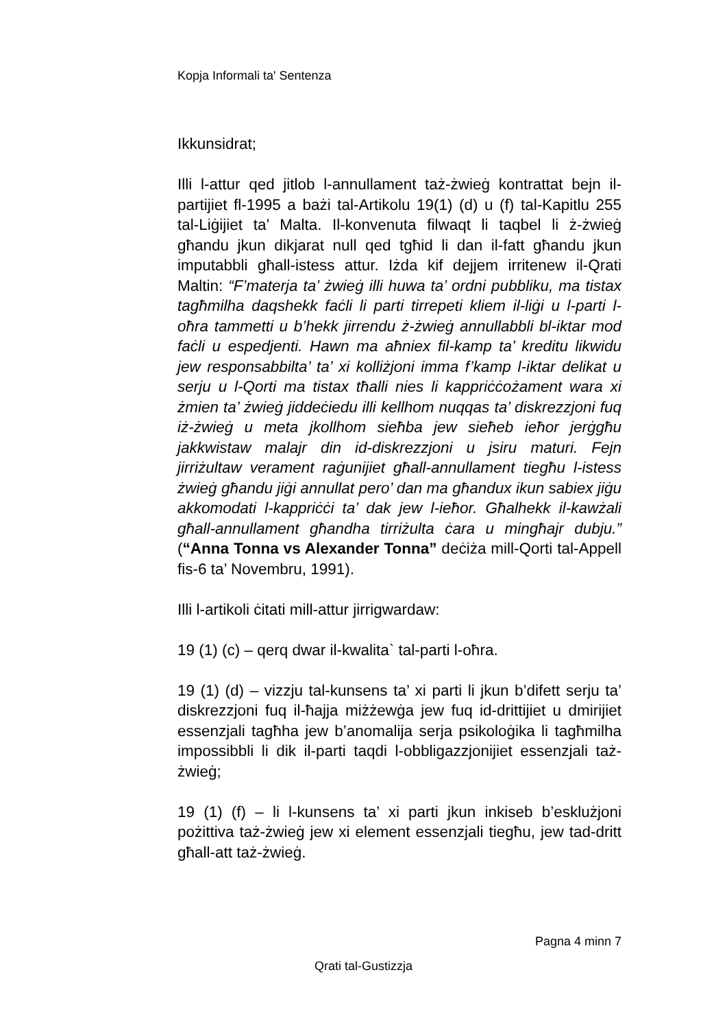Kopja Informali ta' Sentenza
Ikkunsidrat;
Illi l-attur qed jitlob l-annullament taż-żwieġ kontrattat bejn il-partijiet fl-1995 a bażi tal-Artikolu 19(1) (d) u (f) tal-Kapitlu 255 tal-Liġijiet ta’ Malta. Il-konvenuta filwaqt li taqbel li ż-żwieġ għandu jkun dikjarat null qed tgħid li dan il-fatt għandu jkun imputabbli għall-istess attur. Iżda kif dejjem irritenew il-Qrati Maltin: “F’materja ta’ żwieġ illi huwa ta’ ordni pubbliku, ma tistax tagħmilha daqshekk faċli li parti tirrepeti kliem il-liġi u l-parti l-oħra tammetti u b’hekk jirrendu ż-żwieġ annullabbli bl-iktar mod faċli u espedjenti. Hawn ma aħniex fil-kamp ta’ kreditu likwidu jew responsabbilta’ ta’ xi kolliżjoni imma f’kamp l-iktar delikat u serju u l-Qorti ma tistax tħalli nies li kappriċċożament wara xi żmien ta’ żwieġ jiddeċiedu illi kellhom nuqqas ta’ diskrezzjoni fuq iż-żwieġ u meta jkollhom sieħba jew sieħeb ieħor jerġgħu jakkwistaw malajr din id-diskrezzjoni u jsiru maturi. Fejn jirriżultaw verament raġunijiet għall-annullament tiegħu l-istess żwieġ għandu jiġi annullat pero’ dan ma għandux ikun sabiex jiġu akkomodati l-kappriċċi ta’ dak jew l-ieħor. Għalhekk il-kawżali għall-annullament għandha tirriżulta ċara u mingħajr dubju.” (“Anna Tonna vs Alexander Tonna” deċiża mill-Qorti tal-Appell fis-6 ta’ Novembru, 1991).
Illi l-artikoli ċitati mill-attur jirrigwardaw:
19 (1) (c) – qerq dwar il-kwalita` tal-parti l-oħra.
19 (1) (d) – vizzju tal-kunsens ta’ xi parti li jkun b’difett serju ta’ diskrezzjoni fuq il-ħajja miżżewġa jew fuq id-drittijiet u dmirijiet essenzjali tagħha jew b’anomalija serja psikoloġika li tagħmilha impossibbli li dik il-parti taqdi l-obbligazzjonijiet essenzjali taż-żwieġ;
19 (1) (f) – li l-kunsens ta’ xi parti jkun inkiseb b’esklużjoni pożittiva taż-żwieġ jew xi element essenzjali tiegħu, jew tad-dritt għall-att taż-żwieġ.
Pagna 4 minn 7
Qrati tal-Gustizzja